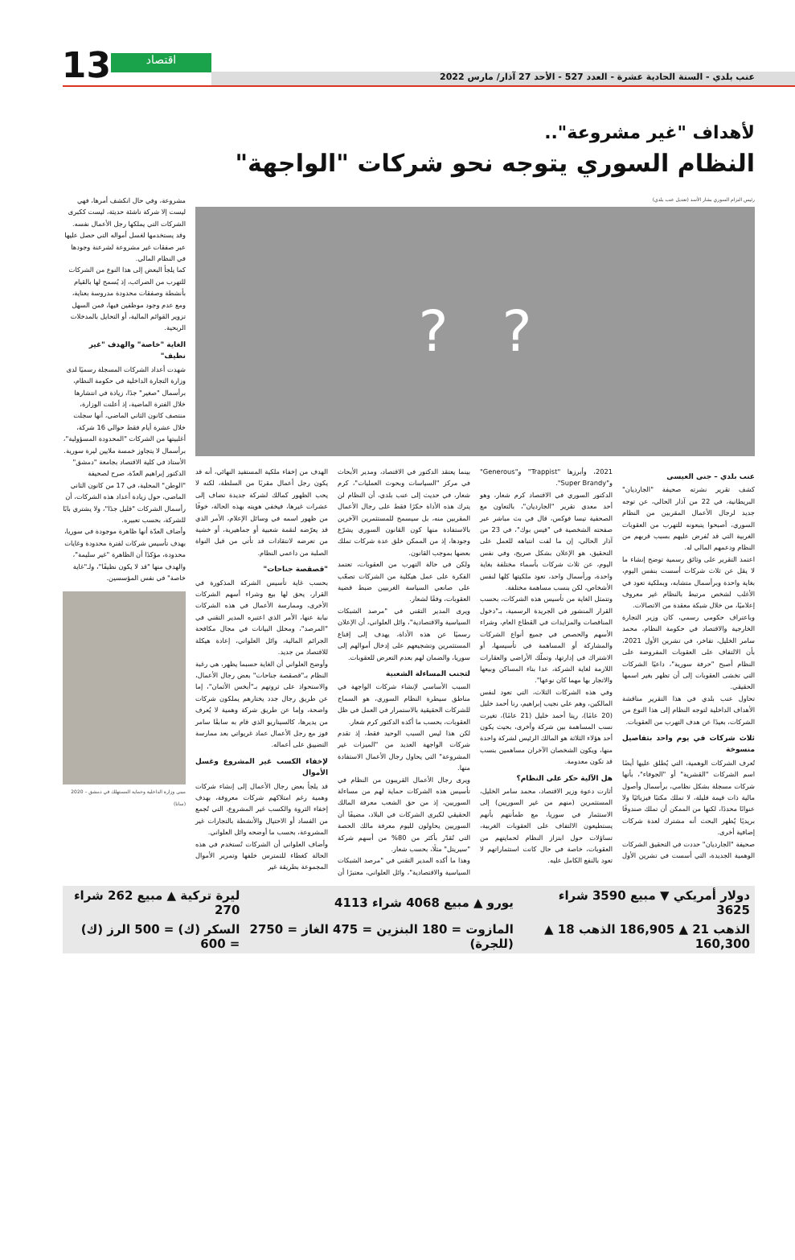عنب بلدي - السنة الحادية عشرة - العدد 527 - الأحد 27 آذار/ مارس 2022
اقتصاد
13
لأهداف "غير مشروعة"..
النظام السوري يتوجه نحو شركات "الواجهة"
رئيس النزام السوري بشار الأسد (تعديل عنب بلدي)
? ?
عنب بلدي – جنى العيسى
كشف تقرير نشرته صحيفة "الجارديان" البريطانية، في 22 من آذار الحالي، عن توجه جديد لرجال الأعمال المقربين من النظام السوري، أصبحوا يتبعونه للتهرب من العقوبات الغربية التي قد تُفرض عليهم بسبب قربهم من النظام ودعمهم المالي له.
اعتمد التقرير على وثائق رسمية توضح إنشاء ما لا يقل عن ثلاث شركات أسست بنفس اليوم، بغاية واحدة وبرأسمال متشابه، وبملكية تعود في الأغلب لشخص مرتبط بالنظام غير معروف إعلاميًا، من خلال شبكة معقدة من الاتصالات.
وباعتراف حكومي رسمي، كان وزير التجارة الخارجية والاقتصاد في حكومة النظام، محمد سامر الخليل، تفاخر، في تشرين الأول 2021، بأن الالتفاف على العقوبات المفروضة على النظام أصبح "حرفة سورية"، داعيًا الشركات التي تخشى العقوبات إلى أن تظهر بغير اسمها الحقيقي.
تحاول عنب بلدي في هذا التقرير مناقشة الأهداف الداخلية لتوجه النظام إلى هذا النوع من الشركات، بعيدًا عن هدف التهرب من العقوبات.
ثلاث شركات في يوم واحد بتفاصيل منسوخة
تُعرف الشركات الوهمية، التي يُطلق عليها أيضًا اسم الشركات "القشرية" أو "الجوفاء"، بأنها شركات مسجلة بشكل نظامي، برأسمال وأصول مالية ذات قيمة قليلة، لا تملك مكتبًا فيزيائيًا ولا عنوانًا محددًا، لكنها من الممكن أن تملك صندوقًا بريديًا يُظهر البحث أنه مشترك لعدة شركات إضافية أخرى.
صحيفة "الجارديان" حددت في التحقيق الشركات الوهمية الجديدة، التي أسست في تشرين الأول 2021، وأبرزها "Trappist" و"Generous" و"Super Brandy".
الدكتور السوري في الاقتصاد كرم شعار، وهو أحد معدي تقرير "الجارديان"، بالتعاون مع الصحفية تيسا فوكس، قال في بث مباشر عبر صفحته الشخصية في "فيس بوك"، في 23 من آذار الحالي، إن ما لفت انتباهه للعمل على التحقيق، هو الإعلان بشكل صريح، وفي نفس اليوم، عن ثلاث شركات بأسماء مختلفة بغاية واحدة، ورأسمال واحد، تعود ملكيتها كلها لنفس الأشخاص، لكن بنسب مساهمة مختلفة.
وتتمثل الغاية من تأسيس هذه الشركات، بحسب القرار المنشور في الجريدة الرسمية، بـ"دخول المناقصات والمزايدات في القطاع العام، وشراء الأسهم والحصص في جميع أنواع الشركات والمشاركة أو المساهمة في تأسيسها، أو الاشتراك في إدارتها، وتملّك الأراضي والعقارات اللازمة لغاية الشركة، عدا بناء المساكن وبيعها والاتجار بها مهما كان نوعها".
وفي هذه الشركات الثلاث، التي تعود لنفس المالكين، وهم علي نجيب إبراهيم، رنا أحمد خليل (20 عامًا)، ريتا أحمد خليل (21 عامًا)، تغيرت نسب المساهمة بين شركة وأخرى، بحيث يكون أحد هؤلاء الثلاثة هو المالك الرئيس لشركة واحدة منها، ويكون الشخصان الآخران مساهمين بنسب قد تكون معدومة.
هل الآلية حكر على النظام؟
أثارت دعوة وزير الاقتصاد، محمد سامر الخليل، المستثمرين (منهم من غير السوريين) إلى الاستثمار في سوريا، مع طمأنتهم بأنهم يستطيعون الالتفاف على العقوبات الغربية، تساؤلات حول ابتزاز النظام لحمايتهم من العقوبات، خاصة في حال كانت استثماراتهم لا تعود بالنفع الكامل عليه.
بينما يعتقد الدكتور في الاقتصاد، ومدير الأبحاث في مركز "السياسات وبحوث العمليات"، كرم شعار، في حديث إلى عنب بلدي، أن النظام لن يترك هذه الأداة حكرًا فقط على رجال الأعمال المقربين منه، بل سيسمح للمستثمرين الآخرين بالاستفادة منها كون القانون السوري يشرّع وجودها، إذ من الممكن خلق عدة شركات تملك بعضها بموجب القانون.
ولكن في حالة التهرب من العقوبات، تعتمد الفكرة على عمل هيكلية من الشركات تصعّب على صانعي السياسة الغربيين ضبط قضية العقوبات، وفقًا لشعار.
ويرى المدير التقني في "مرصد الشبكات السياسية والاقتصادية"، وائل العلواني، أن الإعلان رسميًا عن هذه الأداة، يهدف إلى إقناع المستثمرين وتشجيعهم على إدخال أموالهم إلى سوريا، والضمان لهم بعدم التعرض للعقوبات.
لتجنب المساءلة الشعبية
السبب الأساسي لإنشاء شركات الواجهة في مناطق سيطرة النظام السوري، هو السماح للشركات الحقيقية بالاستمرار في العمل في ظل العقوبات، بحسب ما أكده الدكتور كرم شعار.
لكن هذا ليس السبب الوحيد فقط، إذ تقدم شركات الواجهة العديد من "الميزات غير المشروعة" التي يحاول رجال الأعمال الاستفادة منها.
ويرى رجال الأعمال القريبون من النظام في تأسيس هذه الشركات حماية لهم من مساءلة السوريين، إذ من حق الشعب معرفة المالك الحقيقي لكبرى الشركات في البلاد، مضيفًا أن السوريين يحاولون لليوم معرفة مالك الحصة التي تُقدّر بأكثر من 80% من أسهم شركة "سيريتل" مثلًا، بحسب شعار.
وهذا ما أكده المدير التقني في "مرصد الشبكات السياسية والاقتصادية"، وائل العلواني، معتبرًا أن الهدف من إخفاء ملكية المستفيد النهائي، أنه قد يكون رجل أعمال مقربًا من السلطة، لكنه لا يحب الظهور كمالك لشركة جديدة تضاف إلى عشرات غيرها، فيخفي هويته بهذه الحالة، خوفًا من ظهور اسمه في وسائل الإعلام، الأمر الذي قد يعرّضه لنقمة شعبية أو جماهيرية، أو خشية من تعرضه لانتقادات قد تأتي من قبل النواة الصلبة من داعمي النظام.
"قصقصة جناحات"
بحسب غاية تأسيس الشركة المذكورة في القرار، يحق لها بيع وشراء أسهم الشركات الأخرى، وممارسة الأعمال في هذه الشركات نيابة عنها، الأمر الذي اعتبره المدير التقني في "المرصد"، ومحلل البيانات في مجال مكافحة الجرائم المالية، وائل العلواني، إعادة هيكلة للاقتصاد من جديد.
وأوضح العلواني أن الغاية حسبما يظهر، هي رغبة النظام بـ"قصقصة جناحات" بعض رجال الأعمال، والاستحواذ على ثروتهم بـ"أبخس الأثمان"، إما عن طريق رجال جدد يختارهم يملكون شركات واضحة، وإما عن طريق شركة وهمية لا يُعرف من يديرها، كالسيناريو الذي قام به سابقًا سامر فوز مع رجل الأعمال عماد غريواتي بعد ممارسة التضييق على أعماله.
لإخفاء الكسب غير المشروع وغسل الأموال
قد يلجأ بعض رجال الأعمال إلى إنشاء شركات وهمية رغم امتلاكهم شركات معروفة، بهدف إخفاء الثروة والكسب غير المشروع، التي تُجمع من الفساد أو الاحتيال والأنشطة بالتجارات غير المشروعة، بحسب ما أوضحه وائل العلواني.
وأضاف العلواني أن الشركات تُستخدم في هذه الحالة كغطاء للتمترس خلفها وتمرير الأموال المجموعة بطريقة غير
مشروعة، وفي حال انكشف أمرها، فهي ليست إلا شركة ناشئة حديثة، ليست ككبرى الشركات التي يملكها رجل الأعمال نفسه.
وقد يستخدمها لغسل أمواله التي حصل عليها عبر صفقات غير مشروعة لشرعنة وجودها في النظام المالي.
كما يلجأ البعض إلى هذا النوع من الشركات للتهرب من الضرائب، إذ يُسمح لها بالقيام بأنشطة وصفقات محدودة مدروسة بعناية، ومع عدم وجود موظفين فيها، فمن السهل تزوير القوائم المالية، أو التحايل بالمدخلات الربحية.
الغاية "خاصة" والهدف "غير نظيف"
شهدت أعداد الشركات المسجلة رسميًا لدى وزارة التجارة الداخلية في حكومة النظام، برأسمال "صغير" جدًا، زيادة في انتشارها خلال الفترة الماضية، إذ أعلنت الوزارة، منتصف كانون الثاني الماضي، أنها سجلت خلال عشرة أيام فقط حوالي 16 شركة، أغلبيتها من الشركات "المحدودة المسؤولية"، برأسمال لا يتجاوز خمسة ملايين ليرة سورية.
الأستاذ في كلية الاقتصاد بجامعة "دمشق" الدكتور إبراهيم العدّة، صرح لصحيفة "الوطن" المحلية، في 17 من كانون الثاني الماضي، حول زيادة أعداد هذه الشركات، أن رأسمال الشركات "قليل جدًا"، ولا يشتري بابًا للشركة، بحسب تعبيره.
وأضاف العدّة أنها ظاهرة موجودة في سوريا، بهدف تأسيس شركات لفترة محدودة وغايات محدودة، مؤكدًا أن الظاهرة "غير سليمة"، والهدف منها "قد لا يكون نظيفًا"، ولـ"غاية خاصة" في نفس المؤسسين.
مبنى وزارة الداخلية وحماية المستهلك في دمشق – 2020 (سانا)
| دولار أمريكي ▼ مبيع 3590 شراء 3625 | يورو ▲ مبيع 4068 شراء 4113 | ليرة تركية ▲ مبيع 262 شراء 270 |
| الذهب 21 ▲ 186,905 الذهب 18 ▲ 160,300 | المازوت = 180 البنزين = 475 الغاز = 2750 (للجرة) | السكر (ك) = 500 الرز (ك) = 600 |